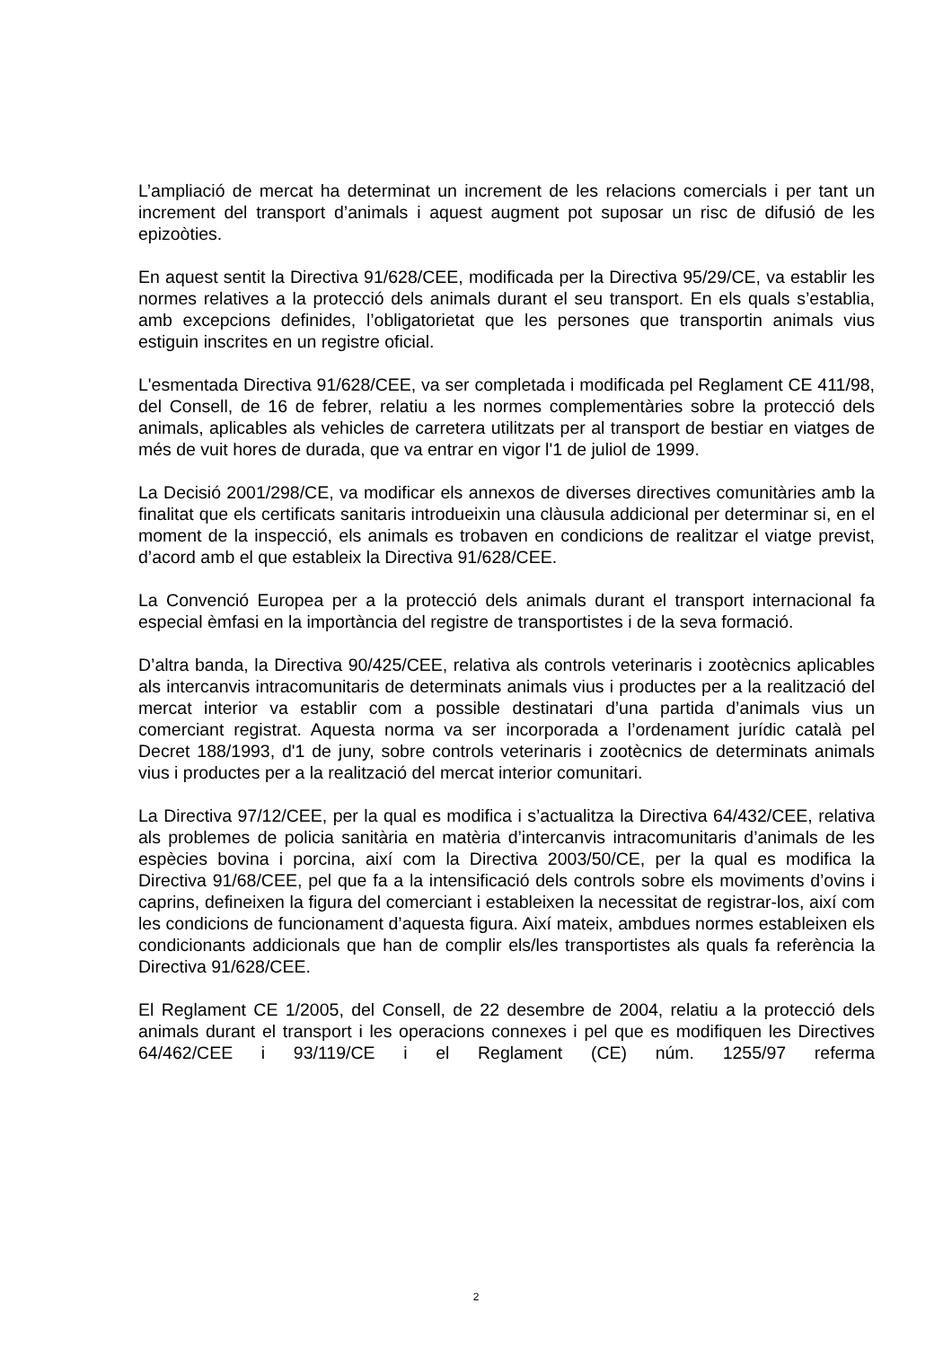L’ampliació de mercat ha determinat un increment de les relacions comercials i per tant un increment del transport d’animals i aquest augment pot suposar un risc de difusió de les epizoòties.
En aquest sentit la Directiva 91/628/CEE, modificada per la Directiva 95/29/CE, va establir les normes relatives a la protecció dels animals durant el seu transport. En els quals s’establia, amb excepcions definides, l’obligatorietat que les persones que transportin animals vius estiguin inscrites en un registre oficial.
L'esmentada Directiva 91/628/CEE, va ser completada i modificada pel Reglament CE 411/98, del Consell, de 16 de febrer, relatiu a les normes complementàries sobre la protecció dels animals, aplicables als vehicles de carretera utilitzats per al transport de bestiar en viatges de més de vuit hores de durada, que va entrar en vigor l'1 de juliol de 1999.
La Decisió 2001/298/CE, va modificar els annexos de diverses directives comunitàries amb la finalitat que els certificats sanitaris introdueixin una clàusula addicional per determinar si, en el moment de la inspecció, els animals es trobaven en condicions de realitzar el viatge previst, d’acord amb el que estableix la Directiva 91/628/CEE.
La Convenció Europea per a la protecció dels animals durant el transport internacional fa especial èmfasi en la importància del registre de transportistes i de la seva formació.
D’altra banda, la Directiva 90/425/CEE, relativa als controls veterinaris i zootècnics aplicables als intercanvis intracomunitaris de determinats animals vius i productes per a la realització del mercat interior va establir com a possible destinatari d’una partida d’animals vius un comerciant registrat. Aquesta norma va ser incorporada a l’ordenament jurídic català pel Decret 188/1993, d'1 de juny, sobre controls veterinaris i zootècnics de determinats animals vius i productes per a la realització del mercat interior comunitari.
La Directiva 97/12/CEE, per la qual es modifica i s’actualitza la Directiva 64/432/CEE, relativa als problemes de policia sanitària en matèria d’intercanvis intracomunitaris d’animals de les espècies bovina i porcina, així com la Directiva 2003/50/CE, per la qual es modifica la Directiva 91/68/CEE, pel que fa a la intensificació dels controls sobre els moviments d’ovins i caprins, defineixen la figura del comerciant i estableixen la necessitat de registrar-los, així com les condicions de funcionament d’aquesta figura. Així mateix, ambdues normes estableixen els condicionants addicionals que han de complir els/les transportistes als quals fa referència la Directiva 91/628/CEE.
El Reglament CE 1/2005, del Consell, de 22 desembre de 2004, relatiu a la protecció dels animals durant el transport i les operacions connexes i pel que es modifiquen les Directives 64/462/CEE i 93/119/CE i el Reglament (CE) núm. 1255/97 referma
2